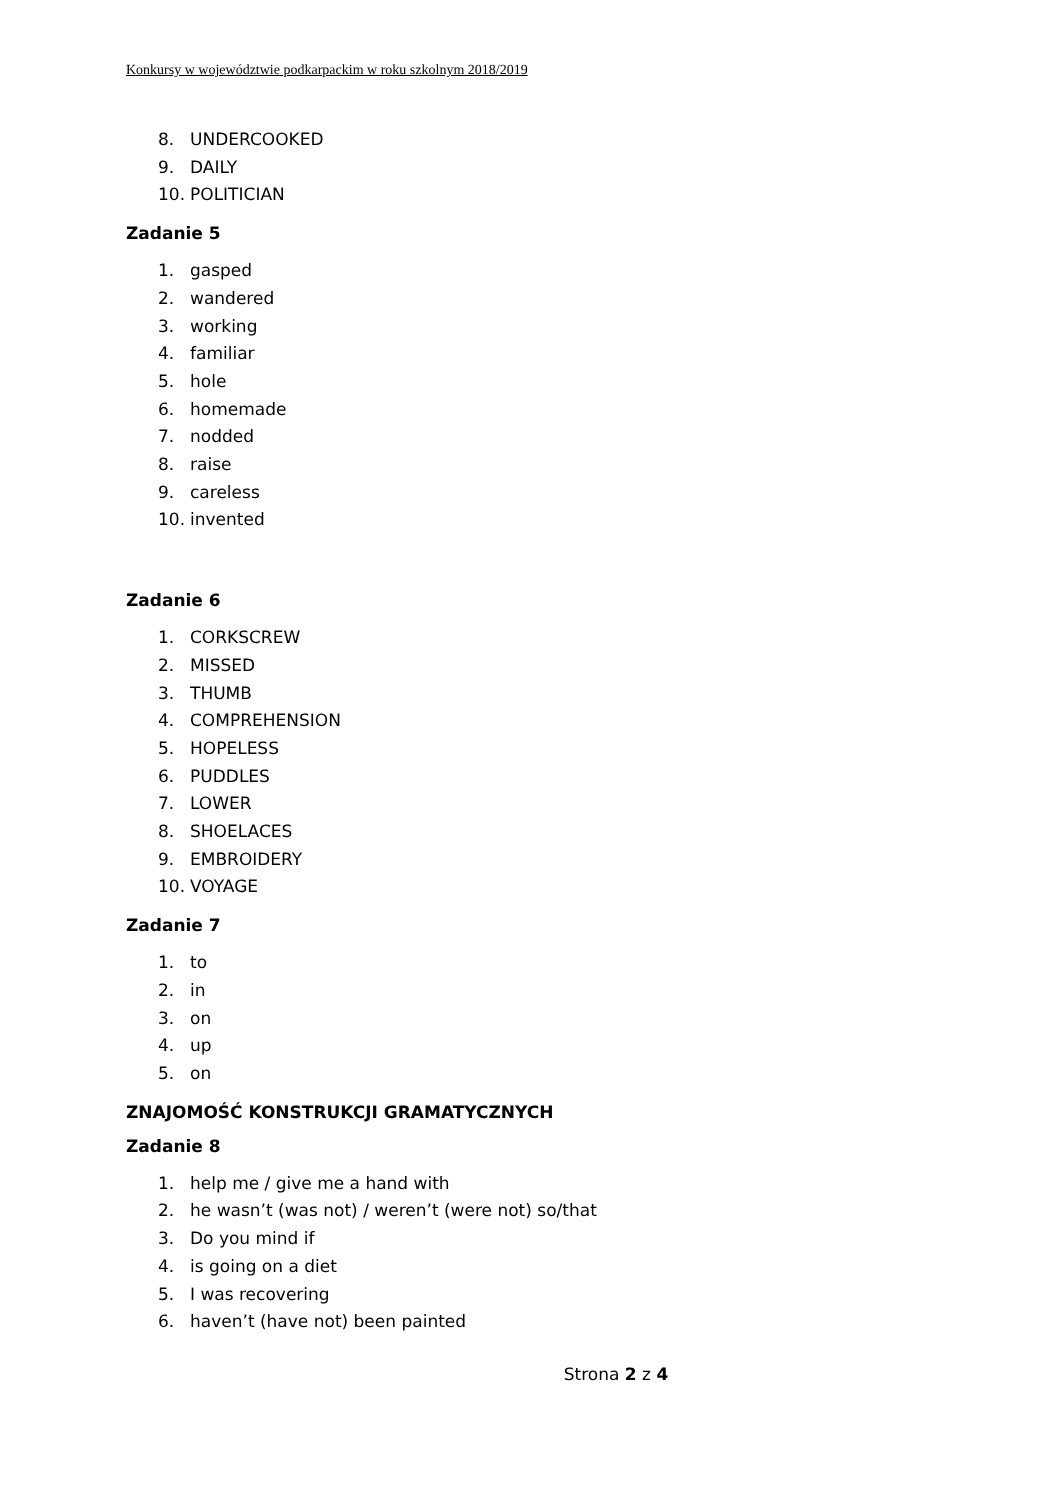Konkursy w województwie podkarpackim w roku szkolnym 2018/2019
8. UNDERCOOKED
9. DAILY
10. POLITICIAN
Zadanie 5
1. gasped
2. wandered
3. working
4. familiar
5. hole
6. homemade
7. nodded
8. raise
9. careless
10. invented
Zadanie 6
1. CORKSCREW
2. MISSED
3. THUMB
4. COMPREHENSION
5. HOPELESS
6. PUDDLES
7. LOWER
8. SHOELACES
9. EMBROIDERY
10. VOYAGE
Zadanie 7
1. to
2. in
3. on
4. up
5. on
ZNAJOMOŚĆ KONSTRUKCJI GRAMATYCZNYCH
Zadanie 8
1. help me / give me a hand with
2. he wasn’t (was not) / weren’t (were not) so/that
3. Do you mind if
4. is going on a diet
5. I was recovering
6. haven’t (have not) been painted
Strona 2 z 4